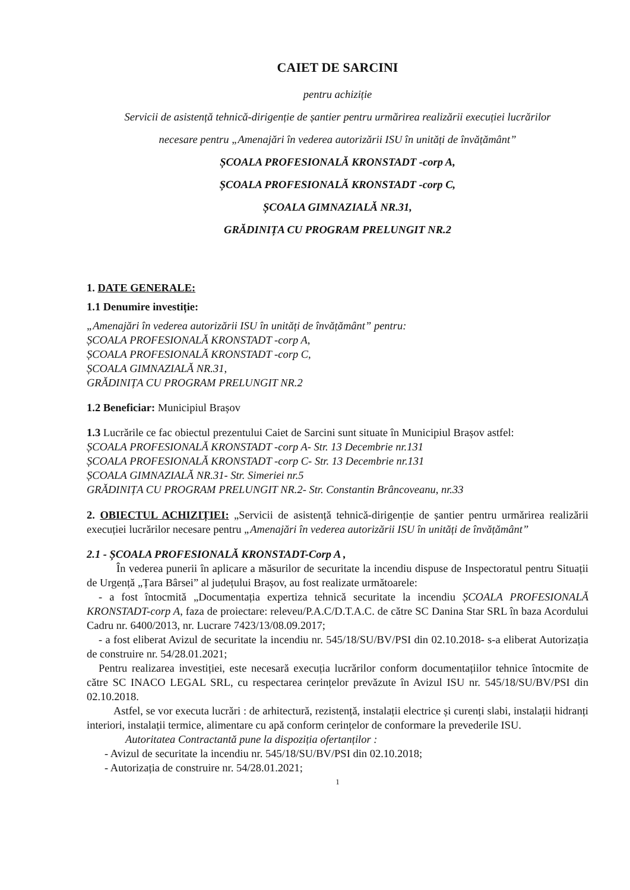CAIET DE SARCINI
pentru achiziție
Servicii de asistență tehnică-dirigenție de șantier pentru urmărirea realizării execuției lucrărilor
necesare pentru „Amenajări în vederea autorizării ISU în unități de învățământ”
ȘCOALA PROFESIONALĂ KRONSTADT -corp A,
ȘCOALA PROFESIONALĂ KRONSTADT -corp C,
ȘCOALA GIMNAZIALĂ NR.31,
GRĂDINIȚA CU PROGRAM PRELUNGIT NR.2
1. DATE GENERALE:
1.1 Denumire investiție:
„Amenajări în vederea autorizării ISU în unități de învățământ” pentru:
ȘCOALA PROFESIONALĂ KRONSTADT -corp A,
ȘCOALA PROFESIONALĂ KRONSTADT -corp C,
ȘCOALA GIMNAZIALĂ NR.31,
GRĂDINIȚA CU PROGRAM PRELUNGIT NR.2
1.2 Beneficiar: Municipiul Brașov
1.3 Lucrările ce fac obiectul prezentului Caiet de Sarcini sunt situate în Municipiul Brașov astfel:
ȘCOALA PROFESIONALĂ KRONSTADT -corp A- Str. 13 Decembrie nr.131
ȘCOALA PROFESIONALĂ KRONSTADT -corp C- Str. 13 Decembrie nr.131
ȘCOALA GIMNAZIALĂ NR.31- Str. Simeriei nr.5
GRĂDINIȚA CU PROGRAM PRELUNGIT NR.2- Str. Constantin Brâncoveanu, nr.33
2. OBIECTUL ACHIZIȚIEI: „Servicii de asistență tehnică-dirigenție de șantier pentru urmărirea realizării execuției lucrărilor necesare pentru „Amenajări în vederea autorizării ISU în unități de învățământ”
2.1 - ȘCOALA PROFESIONALĂ KRONSTADT-Corp A ,
În vederea punerii în aplicare a măsurilor de securitate la incendiu dispuse de Inspectoratul pentru Situații de Urgență „Țara Bârsei” al județului Brașov, au fost realizate următoarele:
- a fost întocmită „Documentația expertiza tehnică securitate la incendiu ȘCOALA PROFESIONALĂ KRONSTADT-corp A, faza de proiectare: releveu/P.A.C/D.T.A.C. de către SC Danina Star SRL în baza Acordului Cadru nr. 6400/2013, nr. Lucrare 7423/13/08.09.2017;
- a fost eliberat Avizul de securitate la incendiu nr. 545/18/SU/BV/PSI din 02.10.2018- s-a eliberat Autorizația de construire nr. 54/28.01.2021;
Pentru realizarea investiției, este necesară execuția lucrărilor conform documentațiilor tehnice întocmite de către SC INACO LEGAL SRL, cu respectarea cerințelor prevăzute în Avizul ISU nr. 545/18/SU/BV/PSI din 02.10.2018.
Astfel, se vor executa lucrări : de arhitectură, rezistență, instalații electrice și curenți slabi, instalații hidranți interiori, instalații termice, alimentare cu apă conform cerințelor de conformare la prevederile ISU.
Autoritatea Contractantă pune la dispoziția ofertanților :
- Avizul de securitate la incendiu nr. 545/18/SU/BV/PSI din 02.10.2018;
- Autorizația de construire nr. 54/28.01.2021;
1